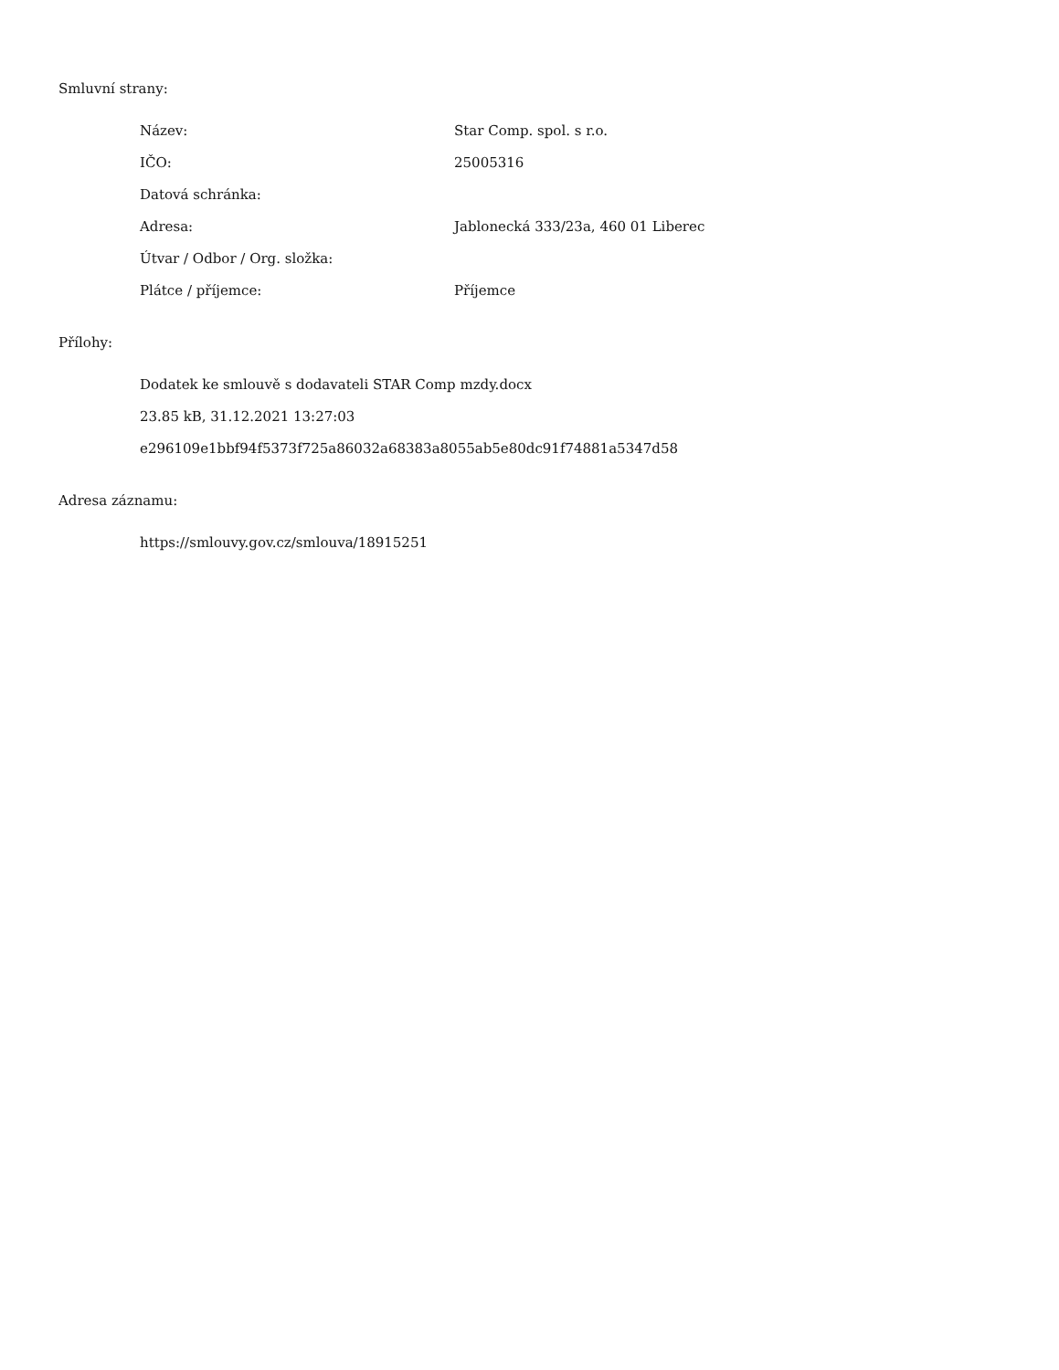Smluvní strany:
| Název: | Star Comp. spol. s r.o. |
| IČO: | 25005316 |
| Datová schránka: | |
| Adresa: | Jablonecká 333/23a, 460 01 Liberec |
| Útvar / Odbor / Org. složka: | |
| Plátce / příjemce: | Příjemce |
Přílohy:
Dodatek ke smlouvě s dodavateli STAR Comp mzdy.docx
23.85 kB, 31.12.2021 13:27:03
e296109e1bbf94f5373f725a86032a68383a8055ab5e80dc91f74881a5347d58
Adresa záznamu:
https://smlouvy.gov.cz/smlouva/18915251